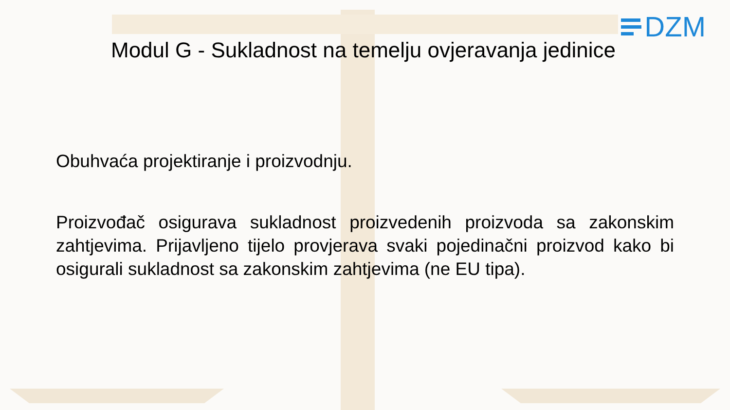DZM
Modul G - Sukladnost na temelju ovjeravanja jedinice
Obuhvaća projektiranje i proizvodnju.
Proizvođač osigurava sukladnost proizvedenih proizvoda sa zakonskim zahtjevima. Prijavljeno tijelo provjerava svaki pojedinačni proizvod kako bi osigurali sukladnost sa zakonskim zahtjevima (ne EU tipa).